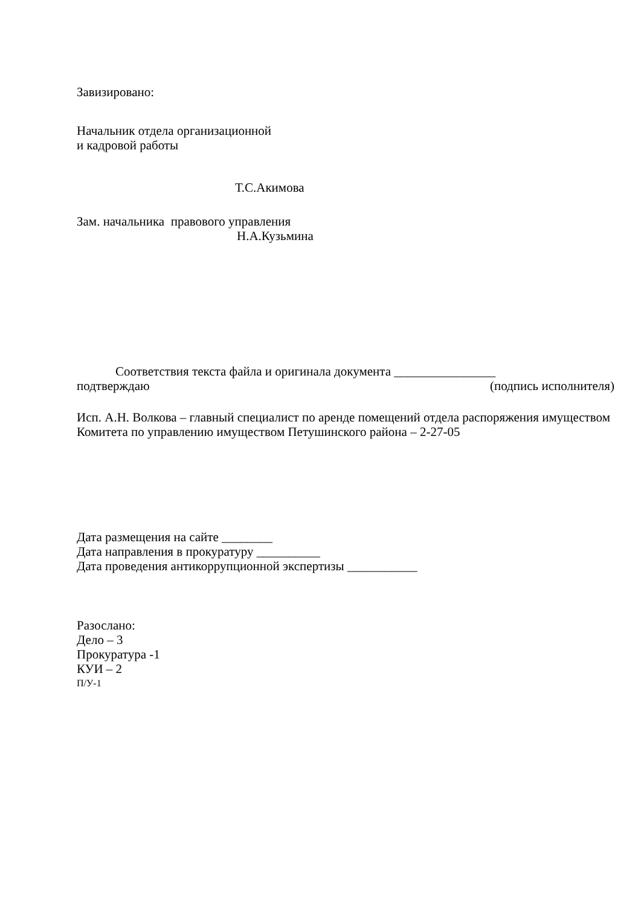Завизировано:
Начальник отдела организационной
и кадровой работы
Т.С.Акимова
Зам. начальника правового управления
Н.А.Кузьмина
Соответствия текста файла и оригинала документа ________________
подтверждаю (подпись исполнителя)
Исп. А.Н. Волкова – главный специалист по аренде помещений отдела распоряжения имуществом Комитета по управлению имуществом Петушинского района – 2-27-05
Дата размещения на сайте ________
Дата направления в прокуратуру __________
Дата проведения антикоррупционной экспертизы ___________
Разослано:
Дело – 3
Прокуратура -1
КУИ – 2
П/У-1